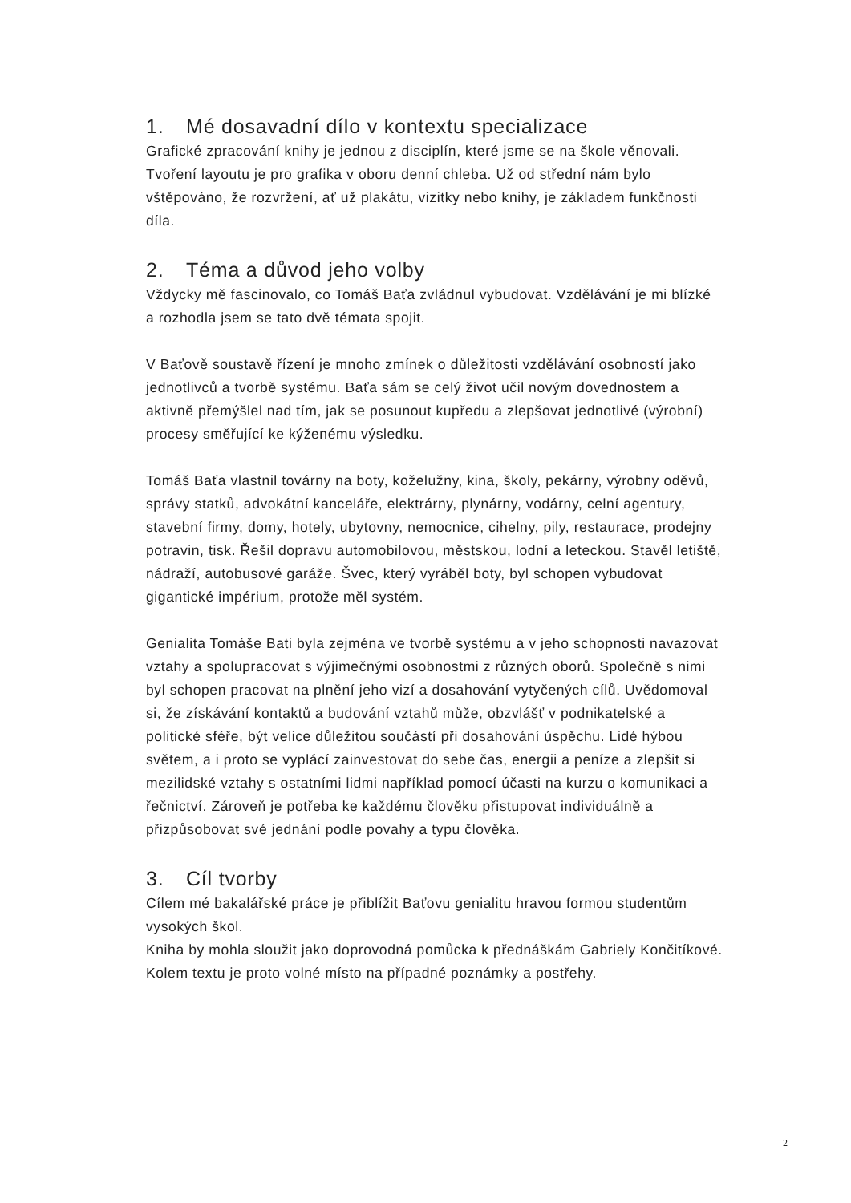1. Mé dosavadní dílo v kontextu specializace
Grafické zpracování knihy je jednou z disciplín, které jsme se na škole věnovali. Tvoření layoutu je pro grafika v oboru denní chleba. Už od střední nám bylo vštěpováno, že rozvržení, ať už plakátu, vizitky nebo knihy, je základem funkčnosti díla.
2. Téma a důvod jeho volby
Vždycky mě fascinovalo, co Tomáš Baťa zvládnul vybudovat. Vzdělávání je mi blízké a rozhodla jsem se tato dvě témata spojit.
V Baťově soustavě řízení je mnoho zmínek o důležitosti vzdělávání osobností jako jednotlivců a tvorbě systému. Baťa sám se celý život učil novým dovednostem a aktivně přemýšlel nad tím, jak se posunout kupředu a zlepšovat jednotlivé (výrobní) procesy směřující ke kýženému výsledku.
Tomáš Baťa vlastnil továrny na boty, koželužny, kina, školy, pekárny, výrobny oděvů, správy statků, advokátní kanceláře, elektrárny, plynárny, vodárny, celní agentury, stavební firmy, domy, hotely, ubytovny, nemocnice, cihelny, pily, restaurace, prodejny potravin, tisk. Řešil dopravu automobilovou, městskou, lodní a leteckou. Stavěl letiště, nádraží, autobusové garáže. Švec, který vyráběl boty, byl schopen vybudovat gigantické impérium, protože měl systém.
Genialita Tomáše Bati byla zejména ve tvorbě systému a v jeho schopnosti navazovat vztahy a spolupracovat s výjimečnými osobnostmi z různých oborů. Společně s nimi byl schopen pracovat na plnění jeho vizí a dosahování vytyčených cílů. Uvědomoval si, že získávání kontaktů a budování vztahů může, obzvlášť v podnikatelské a politické sféře, být velice důležitou součástí při dosahování úspěchu. Lidé hýbou světem, a i proto se vyplácí zainvestovat do sebe čas, energii a peníze a zlepšit si mezilidské vztahy s ostatními lidmi například pomocí účasti na kurzu o komunikaci a řečnictví. Zároveň je potřeba ke každému člověku přistupovat individuálně a přizpůsobovat své jednání podle povahy a typu člověka.
3. Cíl tvorby
Cílem mé bakalářské práce je přiblížit Baťovu genialitu hravou formou studentům vysokých škol.
Kniha by mohla sloužit jako doprovodná pomůcka k přednáškám Gabriely Končitíkové. Kolem textu je proto volné místo na případné poznámky a postřehy.
2